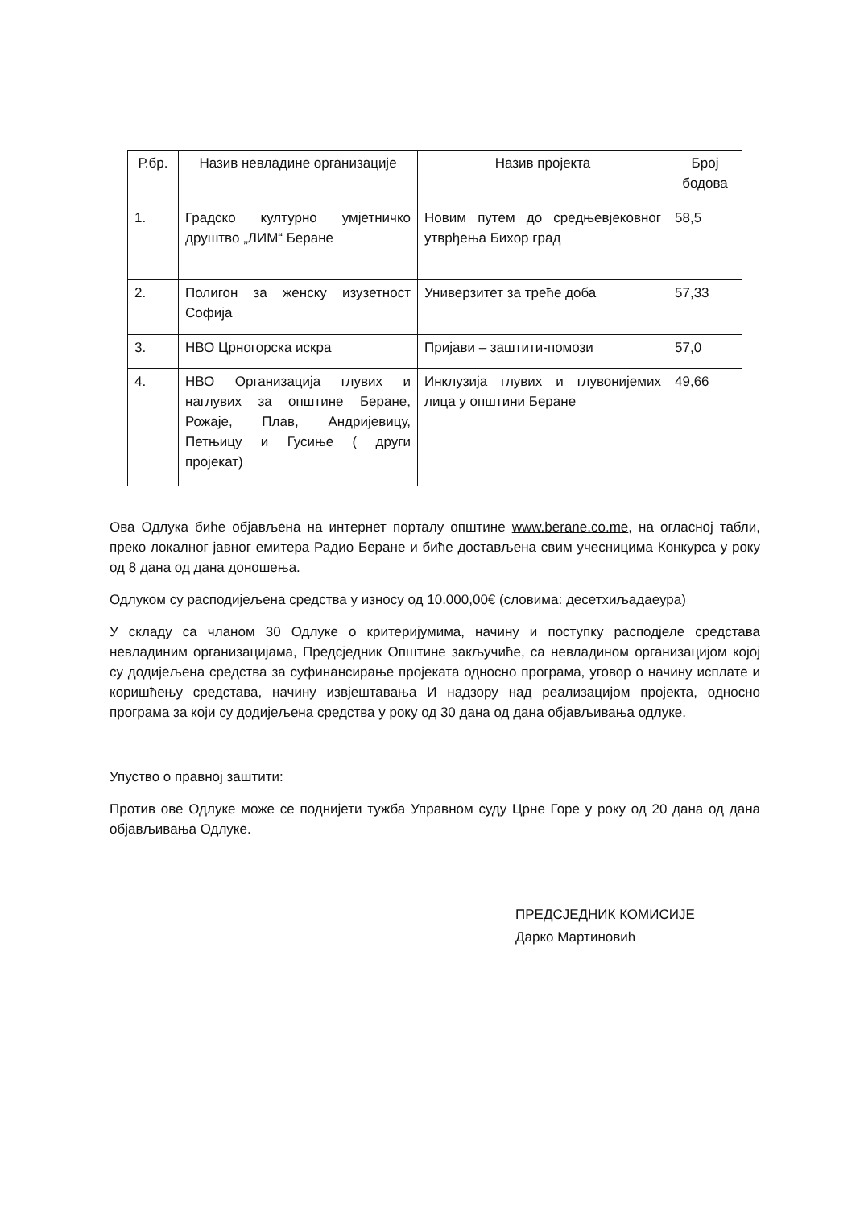| Р.бр. | Назив невладине организације | Назив пројекта | Број бодова |
| --- | --- | --- | --- |
| 1. | Градско културно умјетничко друштво „ЛИМ“ Беране | Новим путем до средњевјековног утврђења Бихор град | 58,5 |
| 2. | Полигон за женску изузетност Софија | Универзитет за треће доба | 57,33 |
| 3. | НВО Црногорска искра | Пријави – заштити-помози | 57,0 |
| 4. | НВО Организација глувих и наглувих за општине Беране, Рожаје, Плав, Андријевицу, Петњицу и Гусиње ( други пројекат) | Инклузија глувих и глувонијемих лица у општини Беране | 49,66 |
Ова Одлука биће објављена на интернет порталу општине www.berane.co.me, на огласној табли, преко локалног јавног емитера Радио Беране и биће достављена свим учесницима Конкурса у року од 8 дана од дана доношења.
Одлуком су расподијељена средства у износу од 10.000,00€ (словима: десетхиљадаеура)
У складу са чланом 30 Одлуке о критеријумима, начину и поступку расподјеле средстава невладиним организацијама, Предсједник Општине закључиће, са невладином организацијом којој су додијељена средства за суфинансирање пројеката односно програма, уговор о начину исплате и коришћењу средстава, начину извјештавања И надзору над реализацијом пројекта, односно програма за који су додијељена средства у року од 30 дана од дана објављивања одлуке.
Упуство о правној заштити:
Против ове Одлуке може се поднијети тужба Управном суду Црне Горе у року од 20 дана од дана објављивања Одлуке.
ПРЕДСЈЕДНИК КОМИСИЈЕ
Дарко Мартиновић